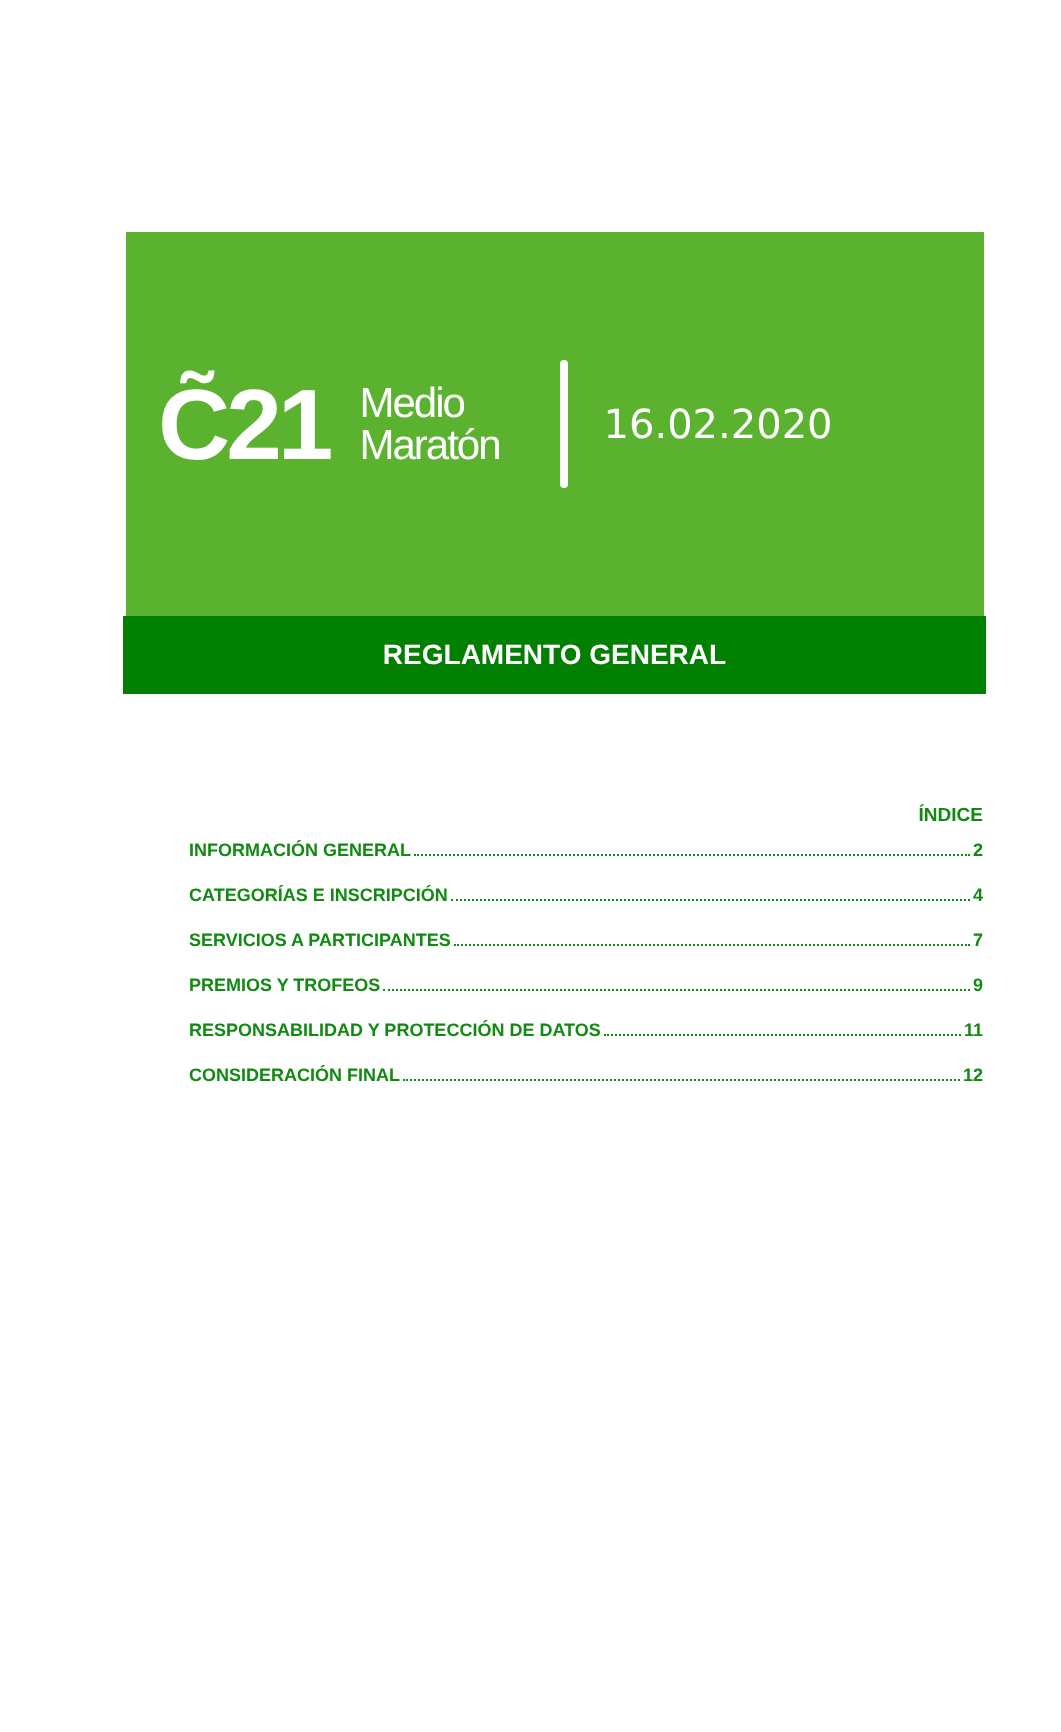C̃21
Medio
Maratón
16.02.2020
REGLAMENTO GENERAL
ÍNDICE
INFORMACIÓN GENERAL 2
CATEGORÍAS E INSCRIPCIÓN 4
SERVICIOS A PARTICIPANTES 7
PREMIOS Y TROFEOS 9
RESPONSABILIDAD Y PROTECCIÓN DE DATOS 11
CONSIDERACIÓN FINAL 12